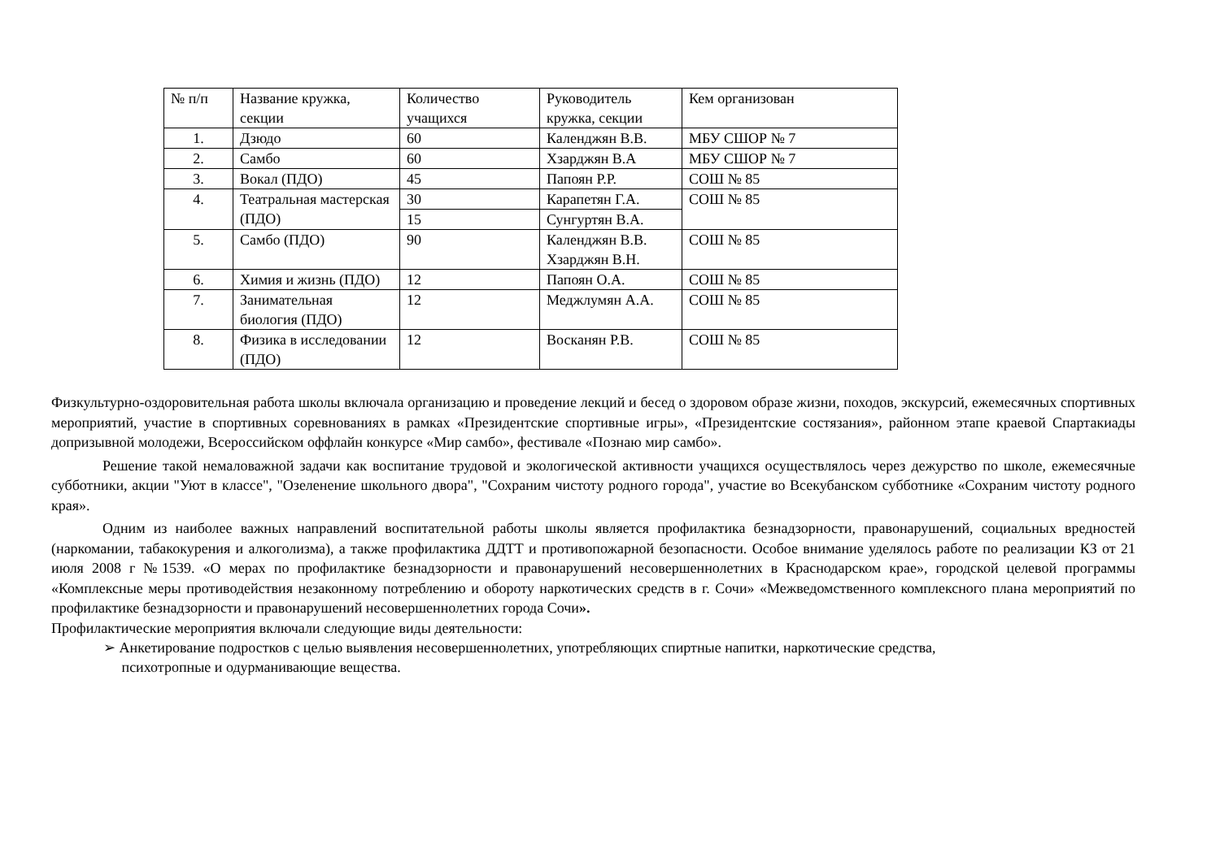| № п/п | Название кружка, секции | Количество учащихся | Руководитель кружка, секции | Кем организован |
| 1. | Дзюдо | 60 | Календжян В.В. | МБУ СШОР № 7 |
| 2. | Самбо | 60 | Хзарджян В.А | МБУ СШОР № 7 |
| 3. | Вокал (ПДО) | 45 | Папоян Р.Р. | СОШ № 85 |
| 4. | Театральная мастерская (ПДО) | 30 | Карапетян Г.А. | СОШ № 85 |
| | | 15 | Сунгуртян В.А. | |
| 5. | Самбо (ПДО) | 90 | Календжян В.В. Хзарджян В.Н. | СОШ № 85 |
| 6. | Химия и жизнь (ПДО) | 12 | Папоян О.А. | СОШ № 85 |
| 7. | Занимательная биология (ПДО) | 12 | Меджлумян А.А. | СОШ № 85 |
| 8. | Физика в исследовании (ПДО) | 12 | Восканян Р.В. | СОШ № 85 |
Физкультурно-оздоровительная работа школы включала организацию и проведение лекций и бесед о здоровом образе жизни, походов, экскурсий, ежемесячных спортивных мероприятий, участие в спортивных соревнованиях в рамках «Президентские спортивные игры», «Президентские состязания», районном этапе краевой Спартакиады допризывной молодежи, Всероссийском оффлайн конкурсе «Мир самбо», фестивале «Познаю мир самбо».
Решение такой немаловажной задачи как воспитание трудовой и экологической активности учащихся осуществлялось через дежурство по школе, ежемесячные субботники, акции "Уют в классе", "Озеленение школьного двора", "Сохраним чистоту родного города", участие во Всекубанском субботнике «Сохраним чистоту родного края».
Одним из наиболее важных направлений воспитательной работы школы является профилактика безнадзорности, правонарушений, социальных вредностей (наркомании, табакокурения и алкоголизма), а также профилактика ДДТТ и противопожарной безопасности. Особое внимание уделялось работе по реализации КЗ от 21 июля 2008 г №1539. «О мерах по профилактике безнадзорности и правонарушений несовершеннолетних в Краснодарском крае», городской целевой программы «Комплексные меры противодействия незаконному потреблению и обороту наркотических средств в г. Сочи» «Межведомственного комплексного плана мероприятий по профилактике безнадзорности и правонарушений несовершеннолетних города Сочи».
Профилактические мероприятия включали следующие виды деятельности:
➢ Анкетирование подростков с целью выявления несовершеннолетних, употребляющих спиртные напитки, наркотические средства,
психотропные и одурманивающие вещества.